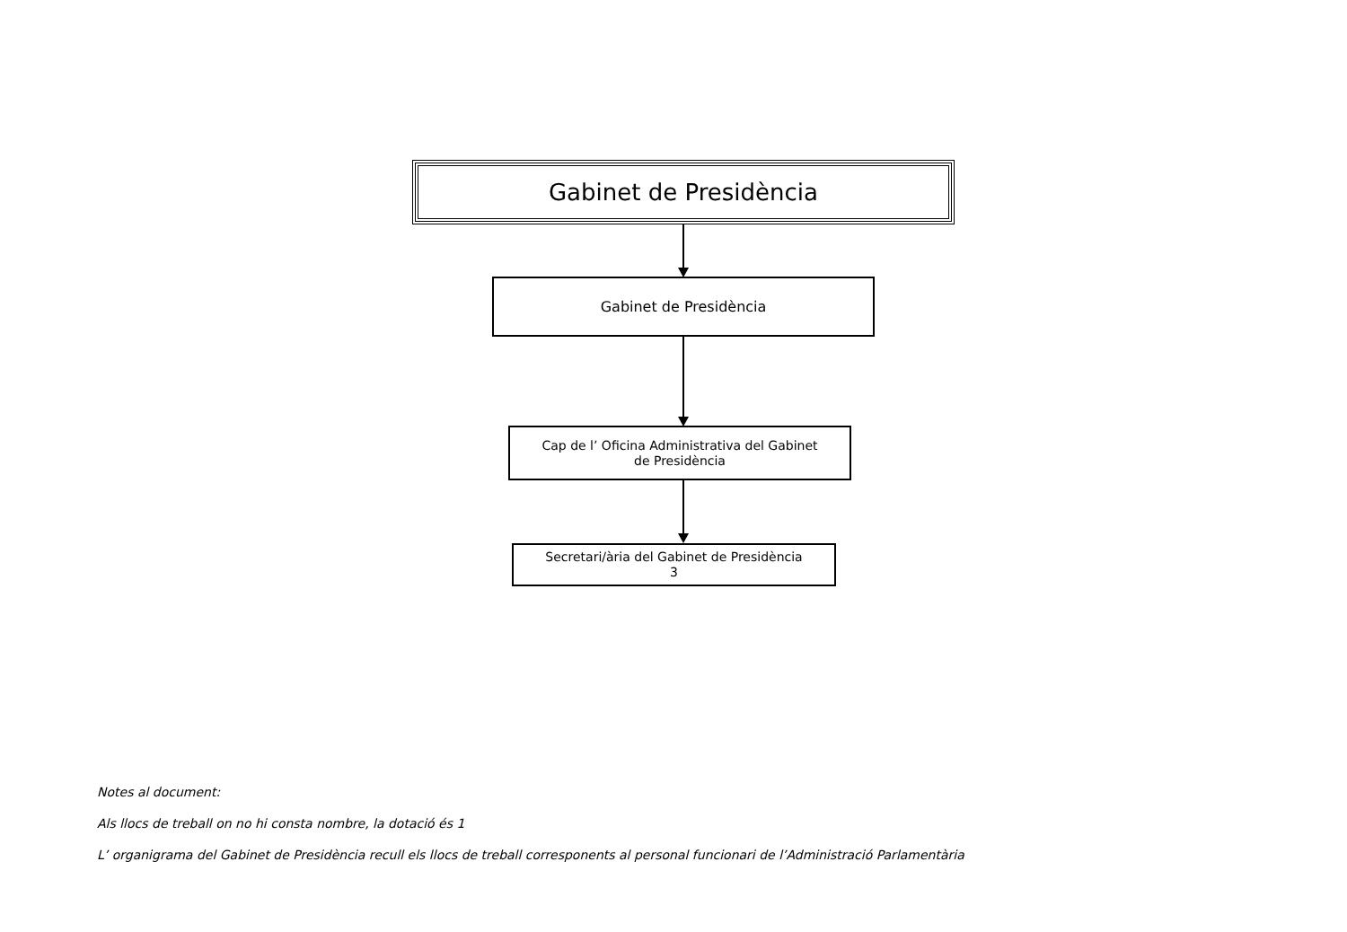Gabinet de Presidència
Gabinet de Presidència
Cap de l’ Oficina Administrativa del Gabinet
de Presidència
Secretari/ària del Gabinet de Presidència
3
Notes al document:
Als llocs de treball on no hi consta nombre, la dotació és 1
L’ organigrama del Gabinet de Presidència recull els llocs de treball corresponents al personal funcionari de l’Administració Parlamentària